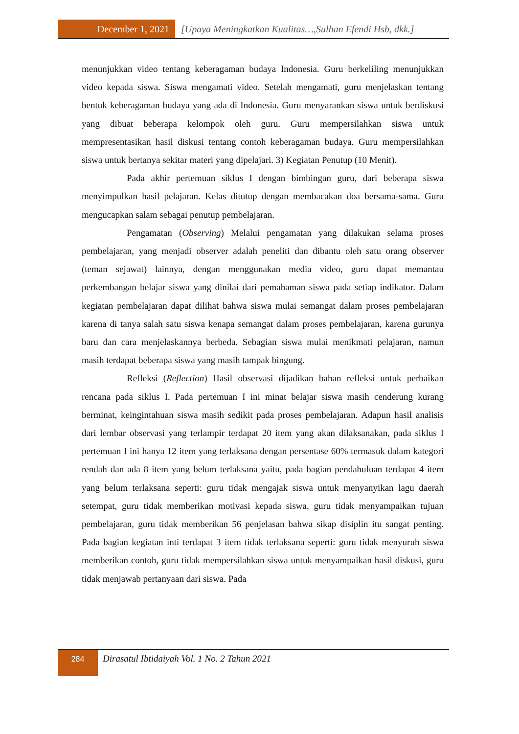December 1, 2021 [Upaya Meningkatkan Kualitas…,Sulhan Efendi Hsb, dkk.]
menunjukkan video tentang keberagaman budaya Indonesia. Guru berkeliling menunjukkan video kepada siswa. Siswa mengamati video. Setelah mengamati, guru menjelaskan tentang bentuk keberagaman budaya yang ada di Indonesia. Guru menyarankan siswa untuk berdiskusi yang dibuat beberapa kelompok oleh guru. Guru mempersilahkan siswa untuk mempresentasikan hasil diskusi tentang contoh keberagaman budaya. Guru mempersilahkan siswa untuk bertanya sekitar materi yang dipelajari. 3) Kegiatan Penutup (10 Menit).
Pada akhir pertemuan siklus I dengan bimbingan guru, dari beberapa siswa menyimpulkan hasil pelajaran. Kelas ditutup dengan membacakan doa bersama-sama. Guru mengucapkan salam sebagai penutup pembelajaran.
Pengamatan (Observing) Melalui pengamatan yang dilakukan selama proses pembelajaran, yang menjadi observer adalah peneliti dan dibantu oleh satu orang observer (teman sejawat) lainnya, dengan menggunakan media video, guru dapat memantau perkembangan belajar siswa yang dinilai dari pemahaman siswa pada setiap indikator. Dalam kegiatan pembelajaran dapat dilihat bahwa siswa mulai semangat dalam proses pembelajaran karena di tanya salah satu siswa kenapa semangat dalam proses pembelajaran, karena gurunya baru dan cara menjelaskannya berbeda. Sebagian siswa mulai menikmati pelajaran, namun masih terdapat beberapa siswa yang masih tampak bingung.
Refleksi (Reflection) Hasil observasi dijadikan bahan refleksi untuk perbaikan rencana pada siklus I. Pada pertemuan I ini minat belajar siswa masih cenderung kurang berminat, keingintahuan siswa masih sedikit pada proses pembelajaran. Adapun hasil analisis dari lembar observasi yang terlampir terdapat 20 item yang akan dilaksanakan, pada siklus I pertemuan I ini hanya 12 item yang terlaksana dengan persentase 60% termasuk dalam kategori rendah dan ada 8 item yang belum terlaksana yaitu, pada bagian pendahuluan terdapat 4 item yang belum terlaksana seperti: guru tidak mengajak siswa untuk menyanyikan lagu daerah setempat, guru tidak memberikan motivasi kepada siswa, guru tidak menyampaikan tujuan pembelajaran, guru tidak memberikan 56 penjelasan bahwa sikap disiplin itu sangat penting. Pada bagian kegiatan inti terdapat 3 item tidak terlaksana seperti: guru tidak menyuruh siswa memberikan contoh, guru tidak mempersilahkan siswa untuk menyampaikan hasil diskusi, guru tidak menjawab pertanyaan dari siswa. Pada
284
Dirasatul Ibtidaiyah Vol. 1 No. 2 Tahun 2021